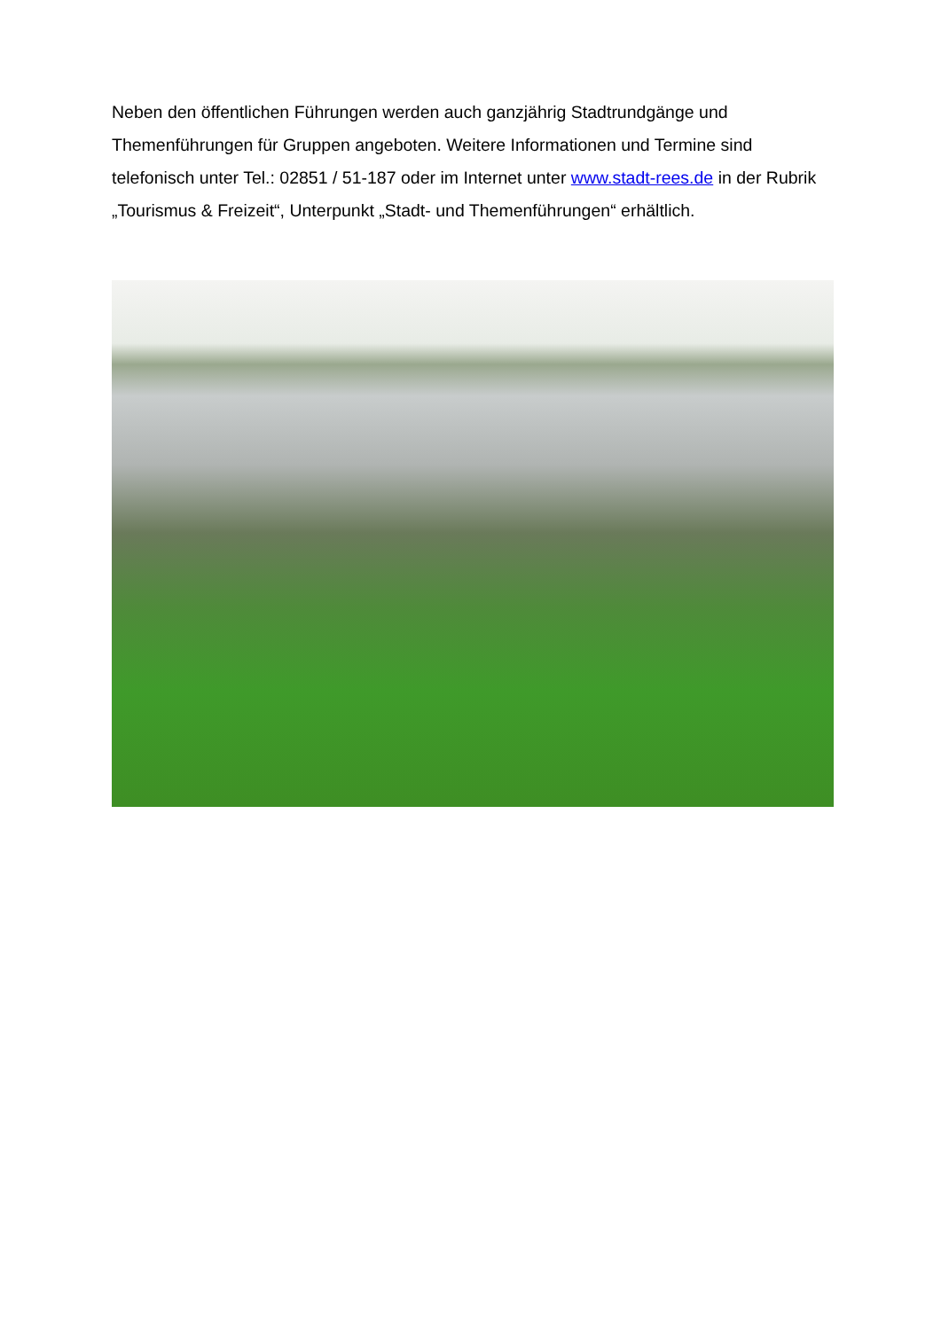Neben den öffentlichen Führungen werden auch ganzjährig Stadtrundgänge und Themenführungen für Gruppen angeboten. Weitere Informationen und Termine sind telefonisch unter Tel.: 02851 / 51-187 oder im Internet unter www.stadt-rees.de in der Rubrik „Tourismus & Freizeit“, Unterpunkt „Stadt- und Themenführungen“ erhältlich.